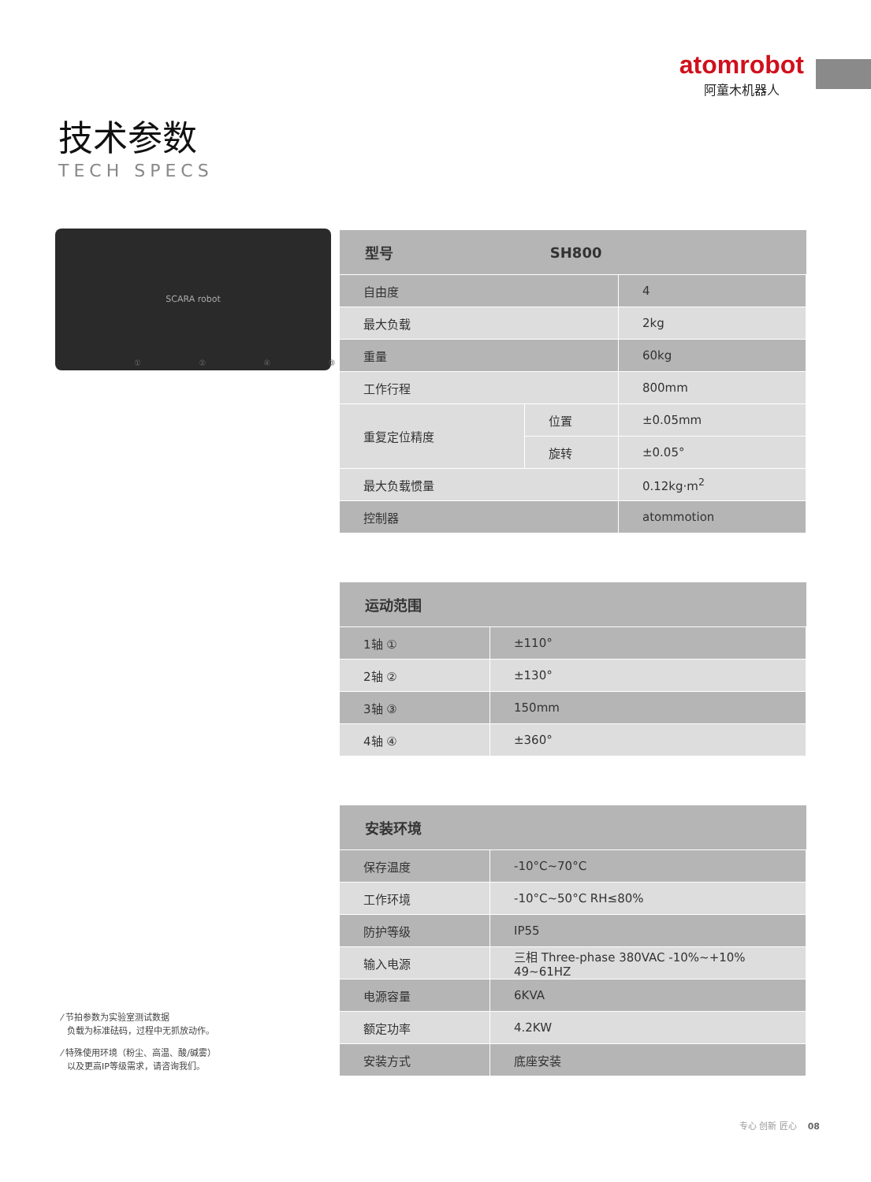atomrobot
阿童木机器人
技术参数
TECH SPECS
SCARA robot
① ② ④ ③
| 型号 | SH800 | |
| --- | --- | --- |
| 自由度 | | 4 |
| 最大负载 | | 2kg |
| 重量 | | 60kg |
| 工作行程 | | 800mm |
| 重复定位精度 | 位置 | ±0.05mm |
| | 旋转 | ±0.05° |
| 最大负载惯量 | | 0.12kg·m<sup>2</sup> |
| 控制器 | | atommotion |
| 运动范围 | |
| --- | --- |
| 1轴 ① | ±110° |
| 2轴 ② | ±130° |
| 3轴 ③ | 150mm |
| 4轴 ④ | ±360° |
| 安装环境 | |
| --- | --- |
| 保存温度 | -10°C~70°C |
| 工作环境 | -10°C~50°C RH≤80% |
| 防护等级 | IP55 |
| 输入电源 | 三相 Three-phase 380VAC -10%~+10% 49~61HZ |
| 电源容量 | 6KVA |
| 额定功率 | 4.2KW |
| 安装方式 | 底座安装 |
⁄ 节拍参数为实验室测试数据
负载为标准砝码，过程中无抓放动作。
⁄ 特殊使用环境（粉尘、高温、酸/碱雾）
以及更高IP等级需求，请咨询我们。
专心 创新 匠心 08